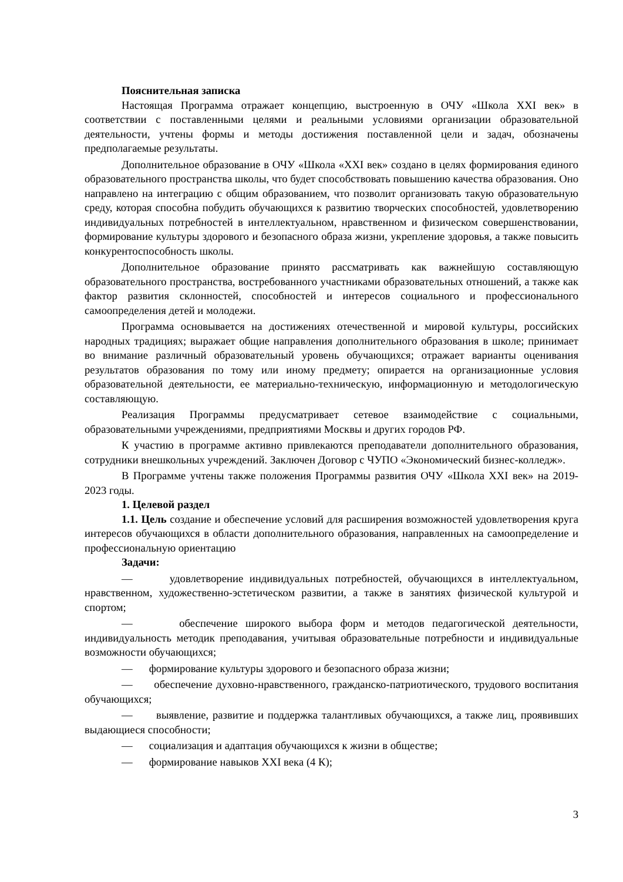Пояснительная записка
Настоящая Программа отражает концепцию, выстроенную в ОЧУ «Школа XXI век» в соответствии с поставленными целями и реальными условиями организации образовательной деятельности, учтены формы и методы достижения поставленной цели и задач, обозначены предполагаемые результаты.
Дополнительное образование в ОЧУ «Школа «XXI век» создано в целях формирования единого образовательного пространства школы, что будет способствовать повышению качества образования. Оно направлено на интеграцию с общим образованием, что позволит организовать такую образовательную среду, которая способна побудить обучающихся к развитию творческих способностей, удовлетворению индивидуальных потребностей в интеллектуальном, нравственном и физическом совершенствовании, формирование культуры здорового и безопасного образа жизни, укрепление здоровья, а также повысить конкурентоспособность школы.
Дополнительное образование принято рассматривать как важнейшую составляющую образовательного пространства, востребованного участниками образовательных отношений, а также как фактор развития склонностей, способностей и интересов социального и профессионального самоопределения детей и молодежи.
Программа основывается на достижениях отечественной и мировой культуры, российских народных традициях; выражает общие направления дополнительного образования в школе; принимает во внимание различный образовательный уровень обучающихся; отражает варианты оценивания результатов образования по тому или иному предмету; опирается на организационные условия образовательной деятельности, ее материально-техническую, информационную и методологическую составляющую.
Реализация Программы предусматривает сетевое взаимодействие с социальными, образовательными учреждениями, предприятиями Москвы и других городов РФ.
К участию в программе активно привлекаются преподаватели дополнительного образования, сотрудники внешкольных учреждений. Заключен Договор с ЧУПО «Экономический бизнес-колледж».
В Программе учтены также положения Программы развития ОЧУ «Школа XXI век» на 2019-2023 годы.
1. Целевой раздел
1.1. Цель создание и обеспечение условий для расширения возможностей удовлетворения круга интересов обучающихся в области дополнительного образования, направленных на самоопределение и профессиональную ориентацию
Задачи:
— удовлетворение индивидуальных потребностей, обучающихся в интеллектуальном, нравственном, художественно-эстетическом развитии, а также в занятиях физической культурой и спортом;
— обеспечение широкого выбора форм и методов педагогической деятельности, индивидуальность методик преподавания, учитывая образовательные потребности и индивидуальные возможности обучающихся;
— формирование культуры здорового и безопасного образа жизни;
— обеспечение духовно-нравственного, гражданско-патриотического, трудового воспитания обучающихся;
— выявление, развитие и поддержка талантливых обучающихся, а также лиц, проявивших выдающиеся способности;
— социализация и адаптация обучающихся к жизни в обществе;
— формирование навыков XXI века (4 К);
3